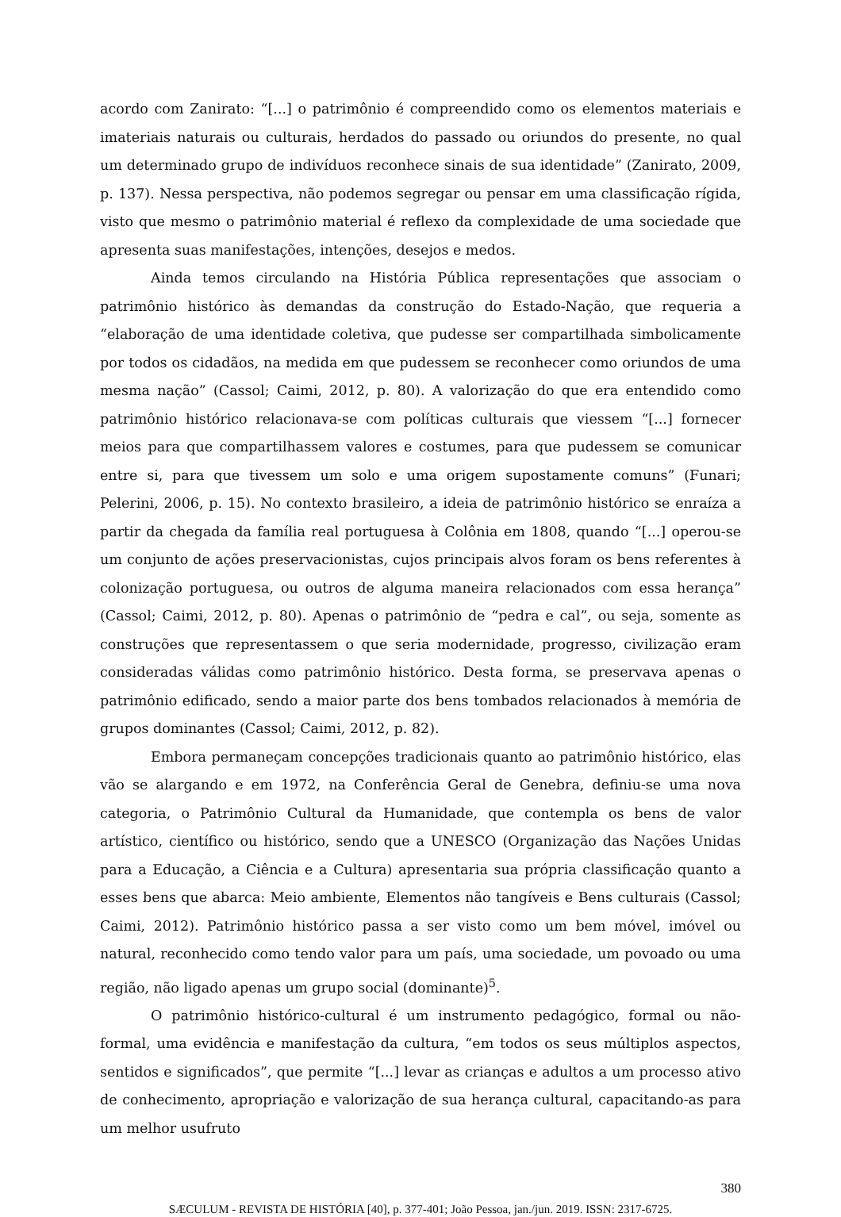acordo com Zanirato: “[...] o patrimônio é compreendido como os elementos materiais e imateriais naturais ou culturais, herdados do passado ou oriundos do presente, no qual um determinado grupo de indivíduos reconhece sinais de sua identidade” (Zanirato, 2009, p. 137). Nessa perspectiva, não podemos segregar ou pensar em uma classificação rígida, visto que mesmo o patrimônio material é reflexo da complexidade de uma sociedade que apresenta suas manifestações, intenções, desejos e medos.
Ainda temos circulando na História Pública representações que associam o patrimônio histórico às demandas da construção do Estado-Nação, que requeria a “elaboração de uma identidade coletiva, que pudesse ser compartilhada simbolicamente por todos os cidadãos, na medida em que pudessem se reconhecer como oriundos de uma mesma nação” (Cassol; Caimi, 2012, p. 80). A valorização do que era entendido como patrimônio histórico relacionava-se com políticas culturais que viessem “[...] fornecer meios para que compartilhassem valores e costumes, para que pudessem se comunicar entre si, para que tivessem um solo e uma origem supostamente comuns” (Funari; Pelerini, 2006, p. 15). No contexto brasileiro, a ideia de patrimônio histórico se enraíza a partir da chegada da família real portuguesa à Colônia em 1808, quando “[...] operou-se um conjunto de ações preservacionistas, cujos principais alvos foram os bens referentes à colonização portuguesa, ou outros de alguma maneira relacionados com essa herança” (Cassol; Caimi, 2012, p. 80). Apenas o patrimônio de “pedra e cal”, ou seja, somente as construções que representassem o que seria modernidade, progresso, civilização eram consideradas válidas como patrimônio histórico. Desta forma, se preservava apenas o patrimônio edificado, sendo a maior parte dos bens tombados relacionados à memória de grupos dominantes (Cassol; Caimi, 2012, p. 82).
Embora permaneçam concepções tradicionais quanto ao patrimônio histórico, elas vão se alargando e em 1972, na Conferência Geral de Genebra, definiu-se uma nova categoria, o Patrimônio Cultural da Humanidade, que contempla os bens de valor artístico, científico ou histórico, sendo que a UNESCO (Organização das Nações Unidas para a Educação, a Ciência e a Cultura) apresentaria sua própria classificação quanto a esses bens que abarca: Meio ambiente, Elementos não tangíveis e Bens culturais (Cassol; Caimi, 2012). Patrimônio histórico passa a ser visto como um bem móvel, imóvel ou natural, reconhecido como tendo valor para um país, uma sociedade, um povoado ou uma região, não ligado apenas um grupo social (dominante)<sup>5</sup>.
O patrimônio histórico-cultural é um instrumento pedagógico, formal ou não-formal, uma evidência e manifestação da cultura, “em todos os seus múltiplos aspectos, sentidos e significados”, que permite “[...] levar as crianças e adultos a um processo ativo de conhecimento, apropriação e valorização de sua herança cultural, capacitando-as para um melhor usufruto
380
SÆCULUM - REVISTA DE HISTÓRIA [40], p. 377-401; João Pessoa, jan./jun. 2019. ISSN: 2317-6725.